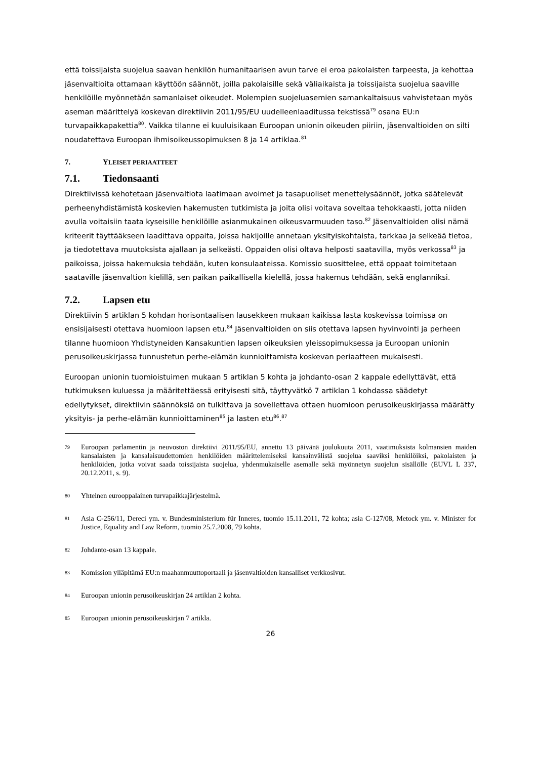että toissijaista suojelua saavan henkilön humanitaarisen avun tarve ei eroa pakolaisten tarpeesta, ja kehottaa jäsenvaltioita ottamaan käyttöön säännöt, joilla pakolaisille sekä väliaikaista ja toissijaista suojelua saaville henkilöille myönnetään samanlaiset oikeudet. Molempien suojeluasemien samankaltaisuus vahvistetaan myös aseman määrittelyä koskevan direktiivin 2011/95/EU uudelleenlaaditussa tekstissä<sup>79</sup> osana EU:n turvapaikkapakettia<sup>80</sup>. Vaikka tilanne ei kuuluisikaan Euroopan unionin oikeuden piiriin, jäsenvaltioiden on silti noudatettava Euroopan ihmisoikeussopimuksen 8 ja 14 artiklaa.<sup>81</sup>
7. YLEISET PERIAATTEET
7.1. Tiedonsaanti
Direktiivissä kehotetaan jäsenvaltiota laatimaan avoimet ja tasapuoliset menettelysäännöt, jotka säätelevät perheenyhdistämistä koskevien hakemusten tutkimista ja joita olisi voitava soveltaa tehokkaasti, jotta niiden avulla voitaisiin taata kyseisille henkilöille asianmukainen oikeusvarmuuden taso.<sup>82</sup> Jäsenvaltioiden olisi nämä kriteerit täyttääkseen laadittava oppaita, joissa hakijoille annetaan yksityiskohtaista, tarkkaa ja selkeää tietoa, ja tiedotettava muutoksista ajallaan ja selkeästi. Oppaiden olisi oltava helposti saatavilla, myös verkossa<sup>83</sup> ja paikoissa, joissa hakemuksia tehdään, kuten konsulaateissa. Komissio suosittelee, että oppaat toimitetaan saataville jäsenvaltion kielillä, sen paikan paikallisella kielellä, jossa hakemus tehdään, sekä englanniksi.
7.2. Lapsen etu
Direktiivin 5 artiklan 5 kohdan horisontaalisen lausekkeen mukaan kaikissa lasta koskevissa toimissa on ensisijaisesti otettava huomioon lapsen etu.<sup>84</sup> Jäsenvaltioiden on siis otettava lapsen hyvinvointi ja perheen tilanne huomioon Yhdistyneiden Kansakuntien lapsen oikeuksien yleissopimuksessa ja Euroopan unionin perusoikeuskirjassa tunnustetun perhe-elämän kunnioittamista koskevan periaatteen mukaisesti.
Euroopan unionin tuomioistuimen mukaan 5 artiklan 5 kohta ja johdanto-osan 2 kappale edellyttävät, että tutkimuksen kuluessa ja määritettäessä erityisesti sitä, täyttyvätkö 7 artiklan 1 kohdassa säädetyt edellytykset, direktiivin säännöksiä on tulkittava ja sovellettava ottaen huomioon perusoikeuskirjassa määrätty yksityis- ja perhe-elämän kunnioittaminen<sup>85</sup> ja lasten etu<sup>86</sup>.<sup>87</sup>
79 Euroopan parlamentin ja neuvoston direktiivi 2011/95/EU, annettu 13 päivänä joulukuuta 2011, vaatimuksista kolmansien maiden kansalaisten ja kansalaisuudettomien henkilöiden määrittelemiseksi kansainvälistä suojelua saaviksi henkilöiksi, pakolaisten ja henkilöiden, jotka voivat saada toissijaista suojelua, yhdenmukaiselle asemalle sekä myönnetyn suojelun sisällölle (EUVL L 337, 20.12.2011, s. 9).
80 Yhteinen eurooppalainen turvapaikkajärjestelmä.
81 Asia C-256/11, Dereci ym. v. Bundesministerium für Inneres, tuomio 15.11.2011, 72 kohta; asia C-127/08, Metock ym. v. Minister for Justice, Equality and Law Reform, tuomio 25.7.2008, 79 kohta.
82 Johdanto-osan 13 kappale.
83 Komission ylläpitämä EU:n maahanmuuttoportaali ja jäsenvaltioiden kansalliset verkkosivut.
84 Euroopan unionin perusoikeuskirjan 24 artiklan 2 kohta.
85 Euroopan unionin perusoikeuskirjan 7 artikla.
26